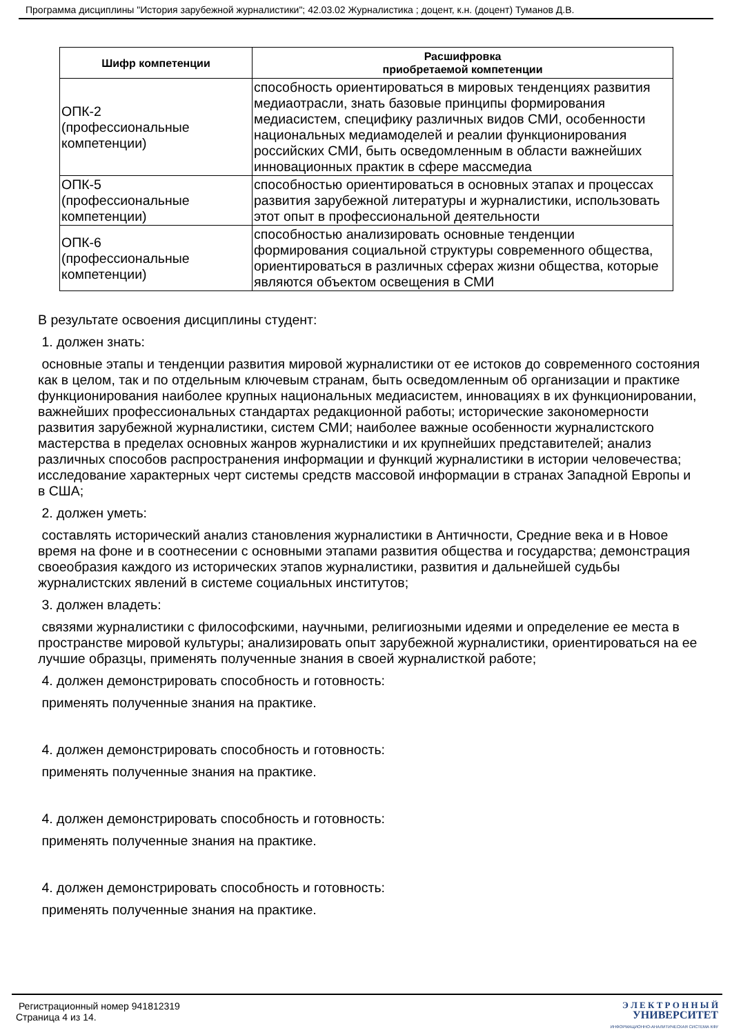Программа дисциплины "История зарубежной журналистики"; 42.03.02 Журналистика ; доцент, к.н. (доцент) Туманов Д.В.
| Шифр компетенции | Расшифровка приобретаемой компетенции |
| --- | --- |
| ОПК-2 (профессиональные компетенции) | способность ориентироваться в мировых тенденциях развития медиаотрасли, знать базовые принципы формирования медиасистем, специфику различных видов СМИ, особенности национальных медиамоделей и реалии функционирования российских СМИ, быть осведомленным в области важнейших инновационных практик в сфере массмедиа |
| ОПК-5 (профессиональные компетенции) | способностью ориентироваться в основных этапах и процессах развития зарубежной литературы и журналистики, использовать этот опыт в профессиональной деятельности |
| ОПК-6 (профессиональные компетенции) | способностью анализировать основные тенденции формирования социальной структуры современного общества, ориентироваться в различных сферах жизни общества, которые являются объектом освещения в СМИ |
В результате освоения дисциплины студент:
1. должен знать:
основные этапы и тенденции развития мировой журналистики от ее истоков до современного состояния как в целом, так и по отдельным ключевым странам, быть осведомленным об организации и практике функционирования наиболее крупных национальных медиасистем, инновациях в их функционировании, важнейших профессиональных стандартах редакционной работы; исторические закономерности развития зарубежной журналистики, систем СМИ; наиболее важные особенности журналистского мастерства в пределах основных жанров журналистики и их крупнейших представителей; анализ различных способов распространения информации и функций журналистики в истории человечества; исследование характерных черт системы средств массовой информации в странах Западной Европы и в США;
2. должен уметь:
составлять исторический анализ становления журналистики в Античности, Средние века и в Новое время на фоне и в соотнесении с основными этапами развития общества и государства; демонстрация своеобразия каждого из исторических этапов журналистики, развития и дальнейшей судьбы журналистских явлений в системе социальных институтов;
3. должен владеть:
связями журналистики с философскими, научными, религиозными идеями и определение ее места в пространстве мировой культуры; анализировать опыт зарубежной журналистики, ориентироваться на ее лучшие образцы, применять полученные знания в своей журналисткой работе;
4. должен демонстрировать способность и готовность:
применять полученные знания на практике.
4. должен демонстрировать способность и готовность:
применять полученные знания на практике.
4. должен демонстрировать способность и готовность:
применять полученные знания на практике.
4. должен демонстрировать способность и готовность:
применять полученные знания на практике.
Регистрационный номер 941812319
Страница 4 из 14.
Э Л Е К Т Р О Н Н Ы Й
УНИВЕРСИТЕТ
ИНФОРМАЦИОННО-АНАЛИТИЧЕСКАЯ СИСТЕМА КФУ